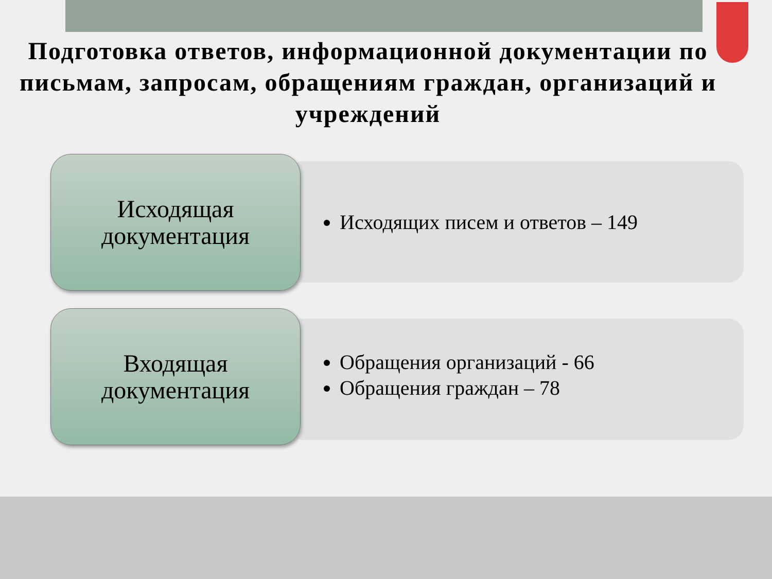Подготовка ответов, информационной документации по письмам, запросам, обращениям граждан, организаций и учреждений
Исходящая
документация
Исходящих писем и ответов – 149
Входящая
документация
Обращения организаций - 66
Обращения граждан – 78